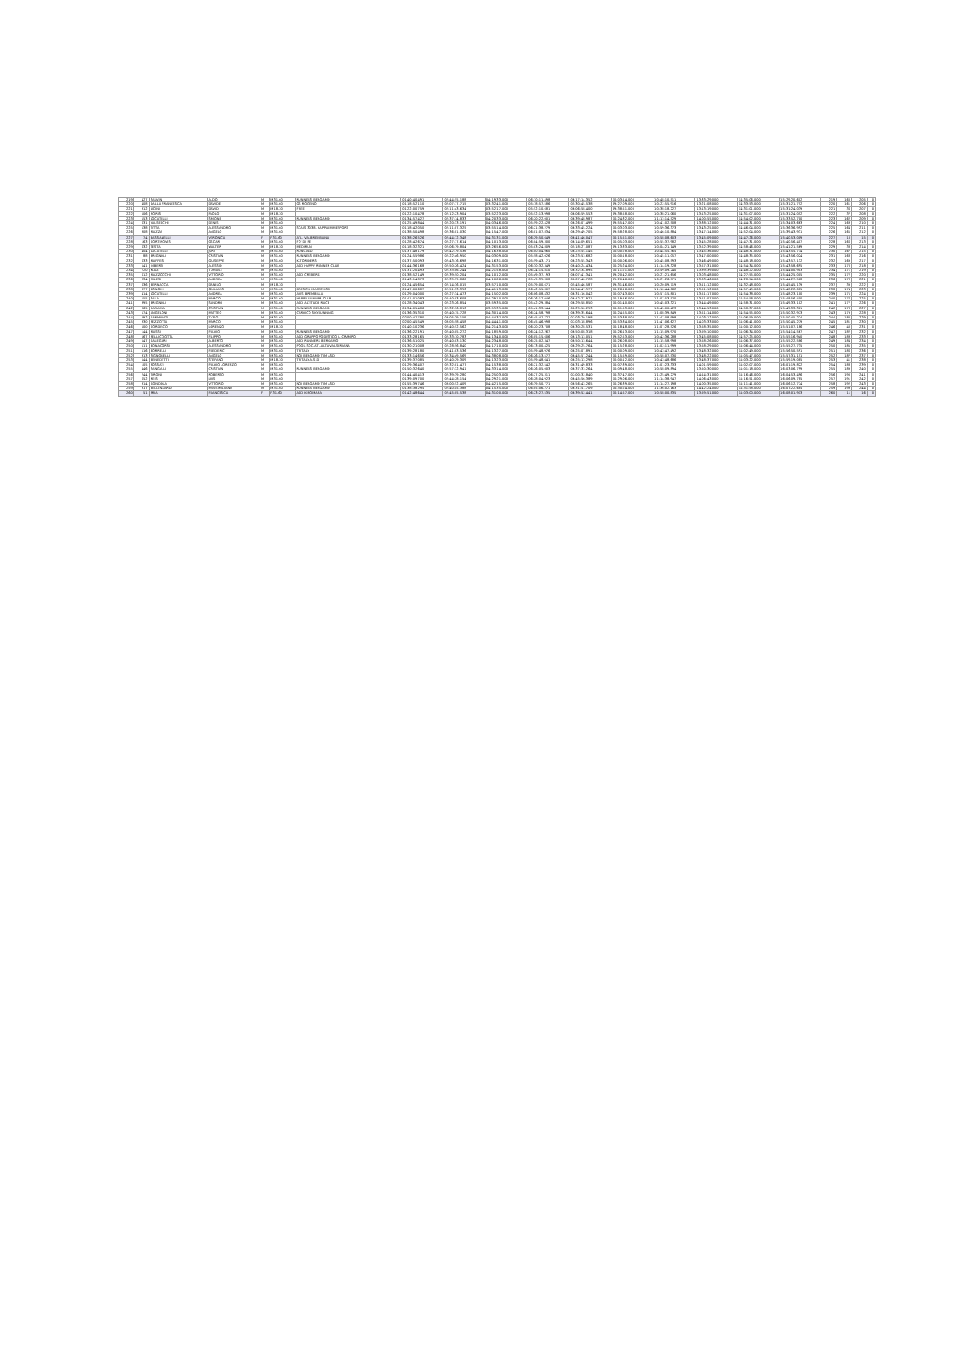| 219 | 427 | SALVINI | ALDO | M | M31-60 | RUNNERS BERGAMO | 01:40:40.491 | 02:44:55.188 | 04:19:33.000 | 06:10:11.498 | 06:17:14.352 | 10:03:14.000 | 10:48:10.511 | 13:33:29.000 | 14:35:06.000 | 15:29:20.602 | 219 | 160 | 205 | 0 |
| 220 | 408 | DALLA FRANCESCA | DAVIDE | M | M31-60 | GS ROGENO | 01:18:52.110 | 02:07:17.715 | 03:32:41.000 | 05:18:57.586 | 05:30:45.538 | 09:27:09.000 | 10:22:55.916 | 13:21:08.000 | 14:33:53.000 | 15:31:21.752 | 220 | 161 | 206 | 0 |
| 221 | 312 | LICINI | DAVID | M | M18-30 | FREE | 01:22:00.759 | 02:11:43.634 | 03:52:17.000 | 05:52:10.681 | 06:06:58.400 | 09:38:51.000 | 10:38:18.227 | 13:13:19.000 | 14:31:01.000 | 15:31:24.039 | 221 | 36 | 207 | 0 |
| 222 | 506 | NORIS | PAOLO | M | M18-30 | | 01:22:10.478 | 02:12:23.904 | 03:52:23.000 | 05:52:13.998 | 06:06:59.553 | 09:38:58.000 | 10:38:21.060 | 13:13:25.000 | 14:31:07.000 | 15:31:24.052 | 222 | 37 | 208 | 0 |
| 223 | 553 | LOCATELLI | SIMONE | M | M31-60 | RUNNERS BERGAMO | 01:34:57.427 | 02:37:14.833 | 04:20:33.000 | 06:20:22.001 | 06:39:48.987 | 10:24:32.000 | 11:13:14.529 | 14:00:55.000 | 14:54:02.000 | 15:33:52.700 | 223 | 162 | 209 | 0 |
| 224 | 631 | VALSECCHI | DENIS | M | M31-60 | | 01:25:49.844 | 02:20:33.191 | 04:03:46.000 | 05:59:22.428 | 06:26:07.499 | 09:55:47.000 | 10:41:02.508 | 13:38:12.000 | 14:44:31.000 | 15:34:03.663 | 224 | 163 | 210 | 0 |
| 225 | 538 | TITTA | ALESSANDRO | M | M31-60 | SCAIS 3038- KAPPAEMMESPORT | 01:18:42.050 | 02:11:07.325 | 03:55:14.000 | 06:21:38.279 | 06:33:45.224 | 10:03:03.000 | 10:59:36.373 | 13:43:25.000 | 14:46:04.000 | 15:36:36.992 | 225 | 164 | 211 | 0 |
| 226 | 308 | MAZZA | ANGELO | M | M31-60 | | 01:38:50.498 | 02:36:01.030 | 04:15:47.000 | 06:01:07.834 | 06:29:49.705 | 09:58:28.000 | 10:46:10.884 | 13:47:14.000 | 14:52:04.000 | 15:39:43.931 | 226 | 165 | 212 | 0 |
| 227 | 74 | BASSANELLI | VERONICA | F | F31-60 | ATL. VALBREMBANA | 01:38:26.526 | 02:44:12.348 | 04:31:31.000 | 06:29:50.649 | 06:41:46.047 | 10:15:51.000 | 10:58:08.603 | 13:45:09.000 | 14:47:26.000 | 15:40:53.009 | 227 | 10 | 15 | 0 |
| 228 | 163 | CORTINOVIS | OSCAR | M | M31-60 | FO' DI PE | 01:28:42.674 | 02:27:17.614 | 04:10:13.000 | 06:04:59.300 | 06:14:09.651 | 10:05:03.000 | 10:55:37.982 | 13:45:28.000 | 14:47:31.000 | 15:40:56.407 | 228 | 166 | 213 | 0 |
| 229 | 632 | TESTA | WALTER | M | M18-30 | MEDIRUN | 01:18:32.321 | 02:06:19.804 | 03:26:56.000 | 05:03:24.809 | 05:18:27.087 | 09:13:33.000 | 10:04:21.149 | 13:52:39.000 | 14:58:46.000 | 15:41:21.569 | 229 | 38 | 214 | 0 |
| 230 | 404 | LOCATELLI | JURI | M | M31-60 | RUNCARD | 01:37:48.179 | 02:42:19.536 | 04:16:38.000 | 06:00:04.060 | 06:23:55.145 | 10:00:28.000 | 10:44:55.365 | 13:45:36.000 | 14:48:31.000 | 15:43:55.734 | 230 | 167 | 215 | 0 |
| 231 | 88 | BRIGNOLI | CRISTIAN | M | M31-60 | RUNNERS BERGAMO | 01:24:55.986 | 02:22:46.950 | 04:03:09.000 | 05:58:42.026 | 06:23:53.682 | 10:00:18.000 | 10:45:11.057 | 13:47:00.000 | 14:48:35.000 | 15:43:56.024 | 231 | 168 | 216 | 0 |
| 232 | 633 | MAFFEIS | GIUSEPPE | M | M31-60 | KLTORIDERS | 01:37:50.093 | 02:43:16.698 | 04:16:31.000 | 05:59:43.171 | 06:23:55.343 | 10:00:06.000 | 10:45:08.593 | 13:46:49.000 | 14:48:18.000 | 15:43:57.132 | 232 | 169 | 217 | 0 |
| 233 | 541 | IMBERTI | ALESSIO | M | M31-60 | ASD HAPPY RUNNER CLUB | 01:44:36.168 | 02:50:26.424 | 04:31:53.000 | 06:30:32.349 | 06:40:24.434 | 10:25:24.000 | 11:14:19.328 | 13:57:31.000 | 14:54:34.000 | 15:43:58.695 | 233 | 170 | 218 | 0 |
| 234 | 220 | KLUZ | TOMASZ | M | M31-60 | | 01:31:20.493 | 02:33:06.244 | 04:21:58.000 | 06:24:15.810 | 06:32:34.895 | 10:11:21.000 | 10:59:09.240 | 13:39:39.000 | 14:48:22.000 | 15:44:00.903 | 234 | 171 | 219 | 0 |
| 235 | 612 | MAZZOCCHI | VITTORIO | M | M31-60 | ASD CREBERG | 01:38:52.149 | 02:39:50.204 | 04:10:12.000 | 05:49:37.193 | 06:07:41.341 | 09:20:42.000 | 10:21:21.656 | 13:03:48.000 | 14:27:55.000 | 15:44:25.005 | 235 | 172 | 220 | 0 |
| 236 | 334 | MILESI | ANDREA | M | M31-60 | | 01:43:14.873 | 02:39:59.860 | 04:10:06.000 | 05:49:39.308 | 06:07:40.728 | 09:20:46.000 | 10:21:26.571 | 13:03:46.000 | 14:28:54.000 | 15:44:27.568 | 236 | 173 | 221 | 0 |
| 237 | 636 | BERNACCA | DANILO | M | M18-30 | | 01:24:45.654 | 02:14:36.015 | 03:57:10.000 | 05:39:00.671 | 05:45:46.587 | 09:31:46.000 | 10:20:09.719 | 13:11:12.000 | 14:32:48.000 | 15:45:45.139 | 237 | 39 | 222 | 0 |
| 238 | 677 | BONOMI | GIULIANO | M | M31-60 | BRESCIA MARATHON | 01:47:00.687 | 02:51:33.392 | 04:41:13.000 | 06:42:55.807 | 06:54:47.977 | 10:26:16.000 | 11:10:44.062 | 13:51:12.000 | 14:57:49.000 | 15:48:22.085 | 238 | 174 | 223 | 0 |
| 239 | 414 | LOCATELLI | ANDREA | M | M31-60 | AVIS BREMBILLA | 01:29:04.000 | 02:27:34.473 | 04:15:02.000 | 06:06:08.432 | 06:31:16.042 | 10:07:43.000 | 10:57:15.801 | 13:51:17.000 | 14:54:38.000 | 15:48:23.100 | 239 | 175 | 224 | 0 |
| 240 | 555 | SALA | MARCO | M | M31-60 | HAPPY RUNNER CLUB | 01:41:01.083 | 02:40:03.608 | 04:29:10.000 | 06:26:12.046 | 06:42:27.921 | 10:19:46.000 | 11:07:53.570 | 13:51:07.000 | 14:54:58.000 | 15:48:56.450 | 240 | 176 | 225 | 0 |
| 241 | 395 | BRIGNOLI | SANDRO | M | M31-60 | ASD ALTITUDE RACE | 01:28:34.043 | 02:23:26.854 | 03:59:35.000 | 05:42:29.384 | 06:29:58.850 | 10:01:40.000 | 10:45:03.321 | 13:44:49.000 | 14:58:31.000 | 15:49:33.102 | 241 | 177 | 226 | 0 |
| 242 | 365 | CARAMIA | CRISTIAN | M | M31-60 | RUNNERS BERGAMO | 01:34:05.486 | 02:32:56.812 | 03:59:39.000 | 05:41:33.544 | 06:29:50.293 | 10:01:53.000 | 10:45:00.423 | 13:44:53.000 | 14:58:37.000 | 15:49:33.361 | 242 | 178 | 227 | 0 |
| 243 | 574 | ANGELONI | MATTEO | M | M31-60 | CARVICO SKYRUNNING | 01:36:35.310 | 02:40:15.728 | 04:30:14.000 | 06:24:58.798 | 06:39:35.644 | 10:24:55.000 | 11:08:39.849 | 13:51:14.000 | 14:54:55.000 | 15:50:32.973 | 243 | 179 | 228 | 0 |
| 244 | 492 | CARMINATI | TAZIO | M | M31-60 | | 02:00:47.780 | 03:05:39.159 | 04:44:37.000 | 06:45:47.727 | 07:03:20.198 | 10:53:38.000 | 11:47:08.998 | 14:03:12.000 | 15:06:59.000 | 15:50:45.224 | 244 | 180 | 229 | 0 |
| 245 | 330 | PEZZOTTA | MARCO | M | M31-60 | | 02:00:45.549 | 03:05:58.458 | 04:44:41.000 | 06:45:46.998 | 07:03:18.896 | 10:53:34.000 | 11:47:06.627 | 14:03:33.000 | 15:06:41.000 | 15:50:45.279 | 245 | 181 | 230 | 0 |
| 246 | 500 | CORDISCO | LORENZO | M | M18-30 | | 01:40:10.236 | 02:40:52.562 | 04:21:43.000 | 06:20:23.708 | 06:30:28.531 | 10:18:48.000 | 11:07:28.526 | 13:58:35.000 | 15:00:12.000 | 15:51:07.186 | 246 | 40 | 231 | 0 |
| 247 | 144 | MASSI | FULVIO | M | M31-60 | RUNNERS BERGAMO | 01:36:22.191 | 02:40:05.272 | 04:18:59.000 | 06:24:12.267 | 06:50:08.318 | 10:26:13.000 | 11:15:09.970 | 13:59:10.000 | 15:06:34.000 | 15:54:14.567 | 247 | 182 | 232 | 0 |
| 248 | 567 | PELLICCIOTTA | FILIPPO | M | M31-60 | ASD GRUPPO PODISTICO IL CRAMPO | 01:33:28.165 | 02:33:10.783 | 04:13:40.000 | 06:05:15.606 | 06:13:13.051 | 09:52:53.000 | 10:42:36.288 | 13:45:08.000 | 14:57:25.000 | 15:55:16.940 | 248 | 183 | 233 | 0 |
| 249 | 547 | CALEGARI | ALBERTO | M | M31-60 | ASD RUNNERS BERGAMO | 01:36:51.025 | 02:40:03.130 | 04:23:48.000 | 06:25:02.347 | 06:50:13.644 | 10:26:08.000 | 11:15:58.998 | 13:58:26.000 | 15:06:37.000 | 15:55:22.586 | 249 | 184 | 234 | 0 |
| 250 | 511 | BONACORSI | ALESSANDRO | M | M31-60 | POOL SOC.ATL.ALTA VALSERIANA | 01:30:21.008 | 02:28:56.840 | 04:17:10.000 | 06:13:00.425 | 06:29:25.764 | 10:15:28.000 | 11:02:11.999 | 13:58:29.000 | 15:06:44.000 | 15:55:27.735 | 250 | 185 | 235 | 0 |
| 251 | 516 | BORRELLI | FREDERIC | M | M31-60 | TRITALY | 01:39:28.180 | 02:41:03.536 | 04:13:27.000 | 05:59:48.976 | 06:25:07.891 | 10:00:09.000 | 10:43:47.492 | 13:48:32.000 | 15:02:49.000 | 15:56:50.591 | 251 | 186 | 236 | 0 |
| 252 | 313 | SIGNORELLI | ANGELO | M | M31-60 | NOI BERGAMO TIM ASD | 01:33:14.656 | 02:34:49.569 | 04:38:08.000 | 06:26:13.577 | 06:45:57.244 | 10:15:59.000 | 10:58:07.530 | 13:48:22.000 | 15:05:47.000 | 15:57:31.151 | 252 | 187 | 237 | 0 |
| 253 | 544 | BENEDETTI | STEFANO | M | M18-30 | TRITALY A.S.D. | 01:39:37.085 | 02:40:29.309 | 04:13:23.000 | 05:59:48.641 | 06:25:13.298 | 10:00:12.000 | 10:43:48.686 | 13:48:37.000 | 15:03:22.000 | 15:59:19.085 | 253 | 41 | 238 | 0 |
| 254 | 105 | FOSSATI | FULVIO LORENZO | M | M31-60 | | 01:29:36.407 | 02:32:01.477 | 04:15:38.000 | 06:21:32.542 | 06:31:49.833 | 10:07:39.000 | 11:01:23.333 | 14:01:59.000 | 15:02:07.000 | 16:01:19.822 | 254 | 188 | 239 | 0 |
| 255 | 446 | SANGALLI | CRISTIAN | M | M31-60 | RUNNERS BERGAMO | 01:50:32.640 | 02:57:32.941 | 04:33:14.000 | 06:26:05.003 | 06:37:33.264 | 10:09:48.000 | 10:58:09.894 | 13:50:30.000 | 15:01:18.000 | 16:03:06.799 | 255 | 189 | 240 | 0 |
| 256 | 244 | TIRONI | ROBERTO | M | M31-60 | | 01:44:40.413 | 02:39:39.280 | 04:25:03.000 | 06:27:25.311 | 07:00:32.840 | 10:37:47.000 | 11:25:49.279 | 14:14:31.000 | 15:16:46.000 | 16:04:53.496 | 256 | 190 | 241 | 0 |
| 257 | 652 | REIS | LUIS | M | M31-60 | | 01:39:09.700 | 02:44:28.154 | 04:29:21.000 | 06:28:04.923 | 06:45:56.389 | 10:29:06.000 | 11:14:38.947 | 14:06:43.000 | 15:16:51.000 | 16:06:09.785 | 257 | 191 | 242 | 0 |
| 258 | 314 | GONDOLA | VITTORIO | M | M31-60 | NOI BERGAMO TIM ASD | 01:55:39.746 | 03:00:52.409 | 04:42:15.000 | 06:39:50.771 | 06:56:43.265 | 10:26:39.000 | 11:14:27.198 | 14:00:35.000 | 15:11:41.000 | 16:06:12.774 | 258 | 192 | 243 | 0 |
| 259 | 317 | BELLINGARDI | MASSIMILIANO | M | M31-60 | RUNNERS BERGAMO | 01:38:38.295 | 02:40:45.388 | 04:15:35.000 | 06:05:06.271 | 06:31:51.709 | 10:30:24.000 | 11:36:02.163 | 14:42:24.000 | 15:31:58.000 | 16:07:22.685 | 259 | 193 | 244 | 0 |
| 260 | 51 | PRIA | FRANCESCA | F | F31-60 | ASD KINOMANA | 01:42:48.644 | 02:45:05.538 | 04:31:00.000 | 06:23:27.535 | 06:39:52.441 | 10:14:57.000 | 10:58:00.835 | 13:59:51.000 | 15:03:00.000 | 16:08:01.913 | 260 | 11 | 16 | 0 |